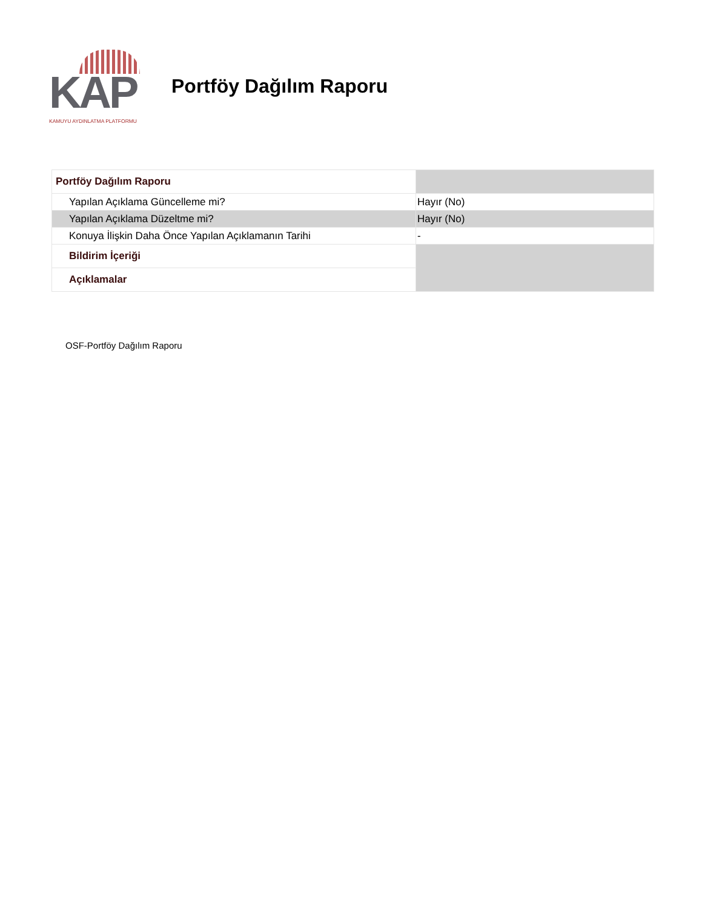KAP
KAMUYU AYDINLATMA PLATFORMU
Portföy Dağılım Raporu
| Portföy Dağılım Raporu | |
| Yapılan Açıklama Güncelleme mi? | Hayır (No) |
| Yapılan Açıklama Düzeltme mi? | Hayır (No) |
| Konuya İlişkin Daha Önce Yapılan Açıklamanın Tarihi | - |
| Bildirim İçeriği | |
| Açıklamalar | |
OSF-Portföy Dağılım Raporu